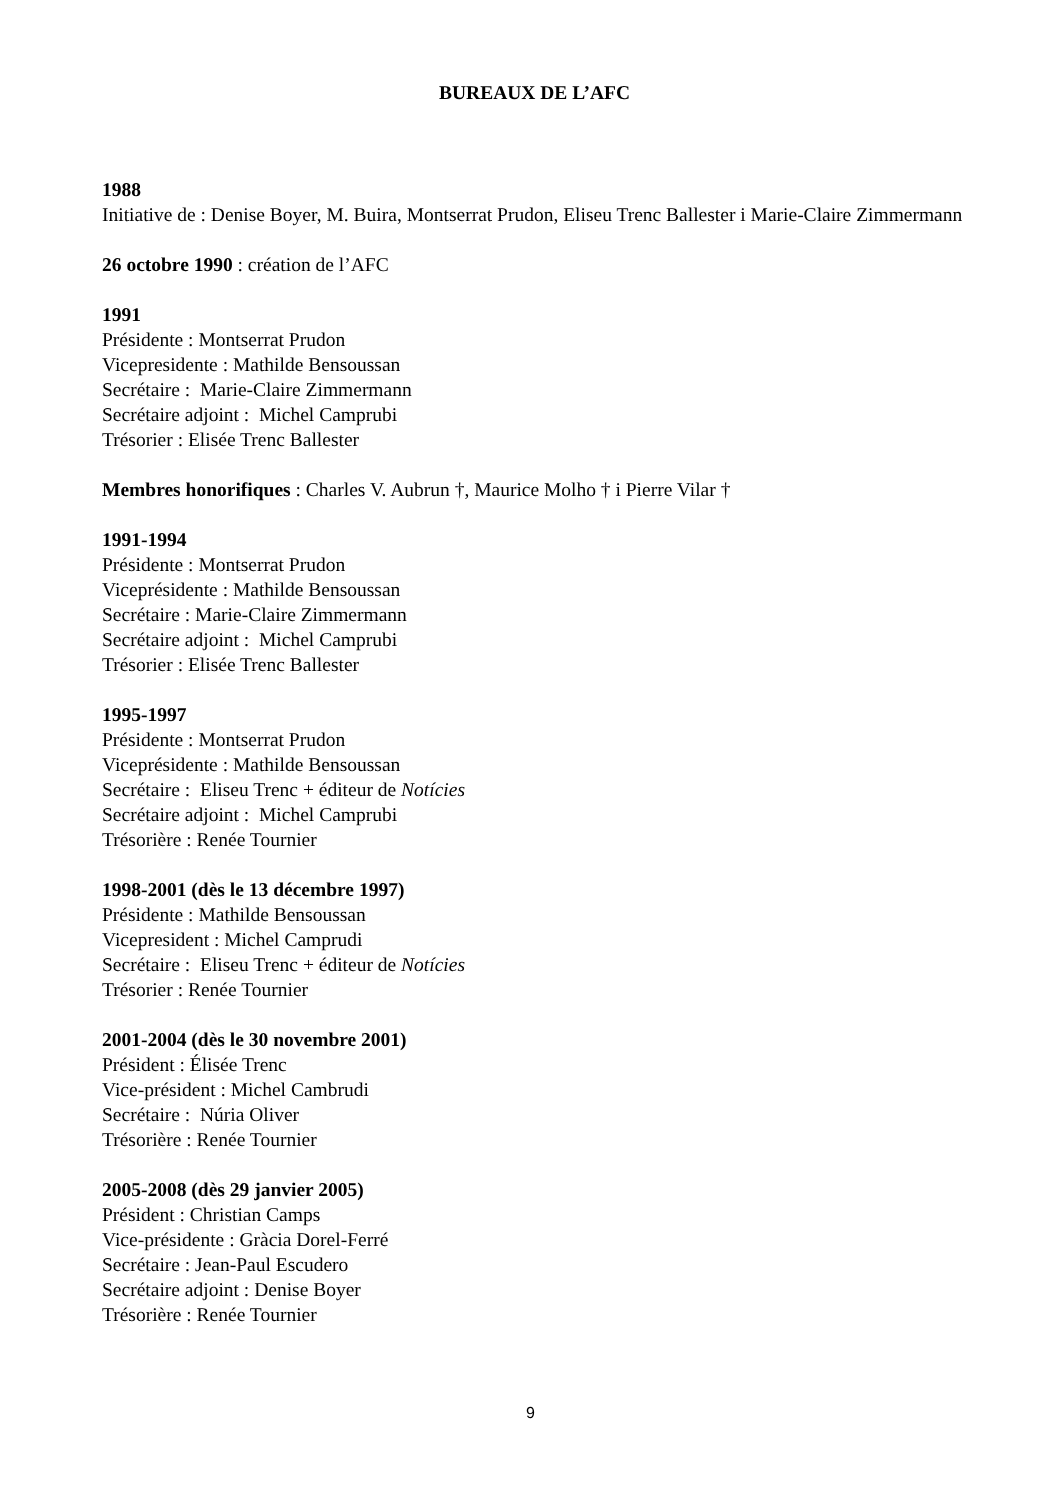BUREAUX DE L’AFC
1988
Initiative de : Denise Boyer, M. Buira, Montserrat Prudon, Eliseu Trenc Ballester i Marie-Claire Zimmermann
26 octobre 1990 : création de l’AFC
1991
Présidente : Montserrat Prudon
Vicepresidente : Mathilde Bensoussan
Secrétaire : Marie-Claire Zimmermann
Secrétaire adjoint : Michel Camprubi
Trésorier : Elisée Trenc Ballester
Membres honorifiques : Charles V. Aubrun †, Maurice Molho † i Pierre Vilar †
1991-1994
Présidente : Montserrat Prudon
Viceprésidente : Mathilde Bensoussan
Secrétaire : Marie-Claire Zimmermann
Secrétaire adjoint : Michel Camprubi
Trésorier : Elisée Trenc Ballester
1995-1997
Présidente : Montserrat Prudon
Viceprésidente : Mathilde Bensoussan
Secrétaire : Eliseu Trenc + éditeur de Notícies
Secrétaire adjoint : Michel Camprubi
Trésorière : Renée Tournier
1998-2001 (dès le 13 décembre 1997)
Présidente : Mathilde Bensoussan
Vicepresident : Michel Camprudi
Secrétaire : Eliseu Trenc + éditeur de Notícies
Trésorier : Renée Tournier
2001-2004 (dès le 30 novembre 2001)
Président : Élisée Trenc
Vice-président : Michel Cambrudi
Secrétaire : Núria Oliver
Trésorière : Renée Tournier
2005-2008 (dès 29 janvier 2005)
Président : Christian Camps
Vice-présidente : Gràcia Dorel-Ferré
Secrétaire : Jean-Paul Escudero
Secrétaire adjoint : Denise Boyer
Trésorière : Renée Tournier
9